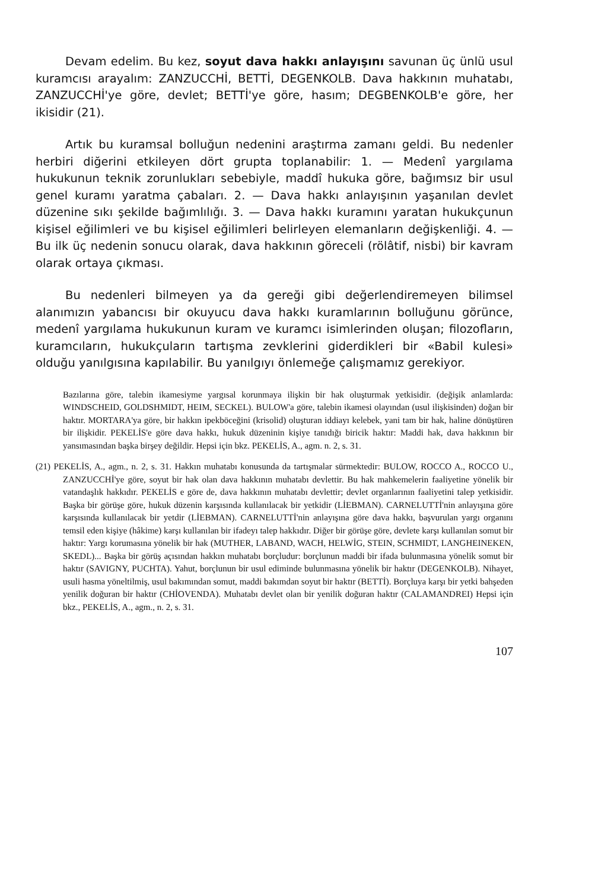Devam edelim. Bu kez, soyut dava hakkı anlayışını savunan üç ünlü usul kuramcısı arayalım: ZANZUCCHİ, BETTİ, DEGENKOLB. Dava hakkının muhatabı, ZANZUCCHİ'ye göre, devlet; BETTİ'ye göre, hasım; DEGBENKOLB'e göre, her ikisidir (21).
Artık bu kuramsal bolluğun nedenini araştırma zamanı geldi. Bu nedenler herbiri diğerini etkileyen dört grupta toplanabilir: 1. — Medenî yargılama hukukunun teknik zorunlukları sebebiyle, maddî hukuka göre, bağımsız bir usul genel kuramı yaratma çabaları. 2. — Dava hakkı anlayışının yaşanılan devlet düzenine sıkı şekilde bağımlılığı. 3. — Dava hakkı kuramını yaratan hukukçunun kişisel eğilimleri ve bu kişisel eğilimleri belirleyen elemanların değişkenliği. 4. — Bu ilk üç nedenin sonucu olarak, dava hakkının göreceli (rölâtif, nisbi) bir kavram olarak ortaya çıkması.
Bu nedenleri bilmeyen ya da gereği gibi değerlendiremeyen bilimsel alanımızın yabancısı bir okuyucu dava hakkı kuramlarının bolluğunu görünce, medenî yargılama hukukunun kuram ve kuramcı isimlerinden oluşan; filozofların, kuramcıların, hukukçuların tartışma zevklerini giderdikleri bir «Babil kulesi» olduğu yanılgısına kapılabilir. Bu yanılgıyı önlemeğe çalışmamız gerekiyor.
Bazılarına göre, talebin ikamesiyme yargısal korunmaya ilişkin bir hak oluşturmak yetkisidir. (değişik anlamlarda: WINDSCHEID, GOLDSHMIDT, HEIM, SECKEL). BULOW'a göre, talebin ikamesi olayından (usul ilişkisinden) doğan bir haktır. MORTARA'ya göre, bir hakkın ipekböceğini (krisolid) oluşturan iddiayı kelebek, yani tam bir hak, haline dönüştüren bir ilişkidir. PEKELİS'e göre dava hakkı, hukuk düzeninin kişiye tanıdığı biricik haktır: Maddi hak, dava hakkının bir yansımasından başka birşey değildir. Hepsi için bkz. PEKELİS, A., agm. n. 2, s. 31.
(21) PEKELİS, A., agm., n. 2, s. 31. Hakkın muhatabı konusunda da tartışmalar sürmektedir: BULOW, ROCCO A., ROCCO U., ZANZUCCHİ'ye göre, soyut bir hak olan dava hakkının muhatabı devlettir. Bu hak mahkemelerin faaliyetine yönelik bir vatandaşlık hakkıdır. PEKELİS e göre de, dava hakkının muhatabı devlettir; devlet organlarının faaliyetini talep yetkisidir. Başka bir görüşe göre, hukuk düzenin karşısında kullanılacak bir yetkidir (LİEBMAN). CARNELUTTİ'nin anlayışına göre karşısında kullanılacak bir yetdir (LİEBMAN). CARNELUTTİ'nin anlayışına göre dava hakkı, başvurulan yargı organını temsil eden kişiye (hâkime) karşı kullanılan bir ifadeyı talep hakkıdır. Diğer bir görüşe göre, devlete karşı kullanılan somut bir haktır: Yargı korumasına yönelik bir hak (MUTHER, LABAND, WACH, HELWİG, STEIN, SCHMIDT, LANGHEINEKEN, SKEDL)... Başka bir görüş açısından hakkın muhatabı borçludur: borçlunun maddi bir ifada bulunmasına yönelik somut bir haktır (SAVIGNY, PUCHTA). Yahut, borçlunun bir usul ediminde bulunmasına yönelik bir haktır (DEGENKOLB). Nihayet, usuli hasma yöneltilmiş, usul bakımından somut, maddi bakımdan soyut bir haktır (BETTİ). Borçluya karşı bir yetki bahşeden yenilik doğuran bir haktır (CHİOVENDA). Muhatabı devlet olan bir yenilik doğuran haktır (CALAMANDREI) Hepsi için bkz., PEKELİS, A., agm., n. 2, s. 31.
107